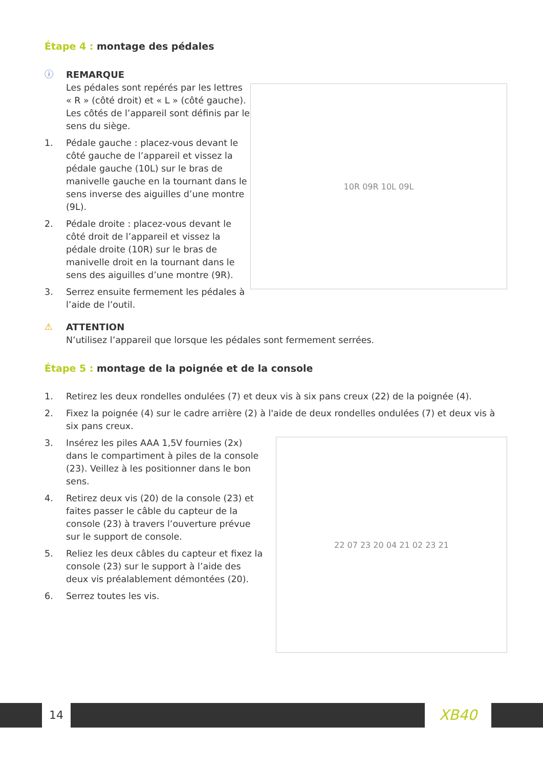Étape 4 : montage des pédales
ⓘ REMARQUE
Les pédales sont repérés par les lettres « R » (côté droit) et « L » (côté gauche). Les côtés de l’appareil sont définis par le sens du siège.
1. Pédale gauche : placez-vous devant le côté gauche de l’appareil et vissez la pédale gauche (10L) sur le bras de manivelle gauche en la tournant dans le sens inverse des aiguilles d’une montre (9L).
2. Pédale droite : placez-vous devant le côté droit de l’appareil et vissez la pédale droite (10R) sur le bras de manivelle droit en la tournant dans le sens des aiguilles d’une montre (9R).
3. Serrez ensuite fermement les pédales à l’aide de l’outil.
10R 09R 10L 09L
⚠ ATTENTION
N’utilisez l’appareil que lorsque les pédales sont fermement serrées.
Étape 5 : montage de la poignée et de la console
1. Retirez les deux rondelles ondulées (7) et deux vis à six pans creux (22) de la poignée (4).
2. Fixez la poignée (4) sur le cadre arrière (2) à l'aide de deux rondelles ondulées (7) et deux vis à six pans creux.
3. Insérez les piles AAA 1,5V fournies (2x) dans le compartiment à piles de la console (23). Veillez à les positionner dans le bon sens.
4. Retirez deux vis (20) de la console (23) et faites passer le câble du capteur de la console (23) à travers l’ouverture prévue sur le support de console.
5. Reliez les deux câbles du capteur et fixez la console (23) sur le support à l’aide des deux vis préalablement démontées (20).
6. Serrez toutes les vis.
22 07 23 20 04 21 02 23 21
14 XB40